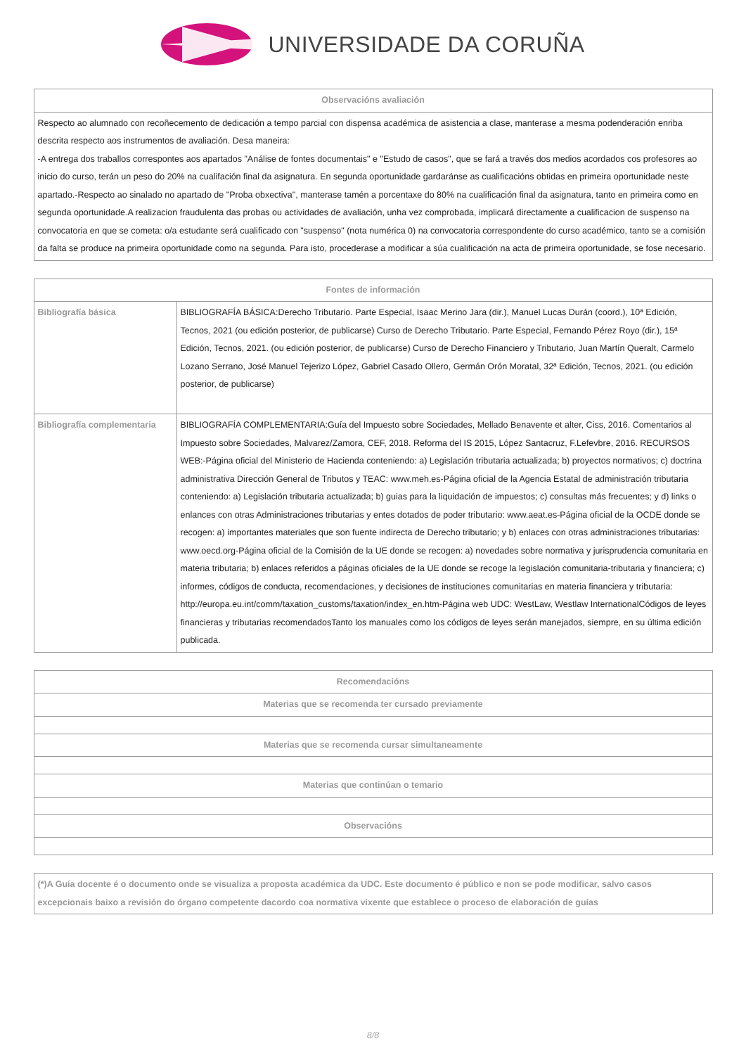UNIVERSIDADE DA CORUÑA
| Observacións avaliación |
| --- |
| Respecto ao alumnado con recoñecemento de dedicación a tempo parcial con dispensa académica de asistencia a clase, manterase a mesma podenderación enriba descrita respecto aos instrumentos de avaliación. Desa maneira: -A entrega dos traballos correspontes aos apartados "Análise de fontes documentais" e "Estudo de casos", que se fará a través dos medios acordados cos profesores ao inicio do curso, terán un peso do 20% na cualifación final da asignatura. En segunda oportunidade gardaránse as cualificacións obtidas en primeira oportunidade neste apartado.-Respecto ao sinalado no apartado de "Proba obxectiva", manterase tamén a porcentaxe do 80% na cualificación final da asignatura, tanto en primeira como en segunda oportunidade.A realizacion fraudulenta das probas ou actividades de avaliación, unha vez comprobada, implicará directamente a cualificacion de suspenso na convocatoria en que se cometa: o/a estudante será cualificado con "suspenso" (nota numérica 0) na convocatoria correspondente do curso académico, tanto se a comisión da falta se produce na primeira oportunidade como na segunda. Para isto, procederase a modificar a súa cualificación na acta de primeira oportunidade, se fose necesario. |
| Fontes de información | |
| --- | --- |
| Bibliografía básica | BIBLIOGRAFÍA BÁSICA:Derecho Tributario. Parte Especial, Isaac Merino Jara (dir.), Manuel Lucas Durán (coord.), 10ª Edición, Tecnos, 2021 (ou edición posterior, de publicarse) Curso de Derecho Tributario. Parte Especial, Fernando Pérez Royo (dir.), 15ª Edición, Tecnos, 2021. (ou edición posterior, de publicarse) Curso de Derecho Financiero y Tributario, Juan Martín Queralt, Carmelo Lozano Serrano, José Manuel Tejerizo López, Gabriel Casado Ollero, Germán Orón Moratal, 32ª Edición, Tecnos, 2021. (ou edición posterior, de publicarse) |
| Bibliografía complementaria | BIBLIOGRAFÍA COMPLEMENTARIA:Guía del Impuesto sobre Sociedades, Mellado Benavente et alter, Ciss, 2016. Comentarios al Impuesto sobre Sociedades, Malvarez/Zamora, CEF, 2018. Reforma del IS 2015, López Santacruz, F.Lefevbre, 2016. RECURSOS WEB:-Página oficial del Ministerio de Hacienda conteniendo: a) Legislación tributaria actualizada; b) proyectos normativos; c) doctrina administrativa Dirección General de Tributos y TEAC: www.meh.es-Página oficial de la Agencia Estatal de administración tributaria conteniendo: a) Legislación tributaria actualizada; b) guias para la liquidación de impuestos; c) consultas más frecuentes; y d) links o enlances con otras Administraciones tributarias y entes dotados de poder tributario: www.aeat.es-Página oficial de la OCDE donde se recogen: a) importantes materiales que son fuente indirecta de Derecho tributario; y b) enlaces con otras administraciones tributarias: www.oecd.org-Página oficial de la Comisión de la UE donde se recogen: a) novedades sobre normativa y jurisprudencia comunitaria en materia tributaria; b) enlaces referidos a páginas oficiales de la UE donde se recoge la legislación comunitaria-tributaria y financiera; c) informes, códigos de conducta, recomendaciones, y decisiones de instituciones comunitarias en materia financiera y tributaria: http://europa.eu.int/comm/taxation_customs/taxation/index_en.htm-Página web UDC: WestLaw, Westlaw InternationalCódigos de leyes financieras y tributarias recomendadosTanto los manuales como los códigos de leyes serán manejados, siempre, en su última edición publicada. |
| Recomendacións |
| --- |
| Materias que se recomenda ter cursado previamente |
| Materias que se recomenda cursar simultaneamente |
| Materias que continúan o temario |
| Observacións |
| (*)A Guía docente é o documento onde se visualiza a proposta académica da UDC. Este documento é público e non se pode modificar, salvo casos excepcionais baixo a revisión do órgano competente dacordo coa normativa vixente que establece o proceso de elaboración de guías |
8/8